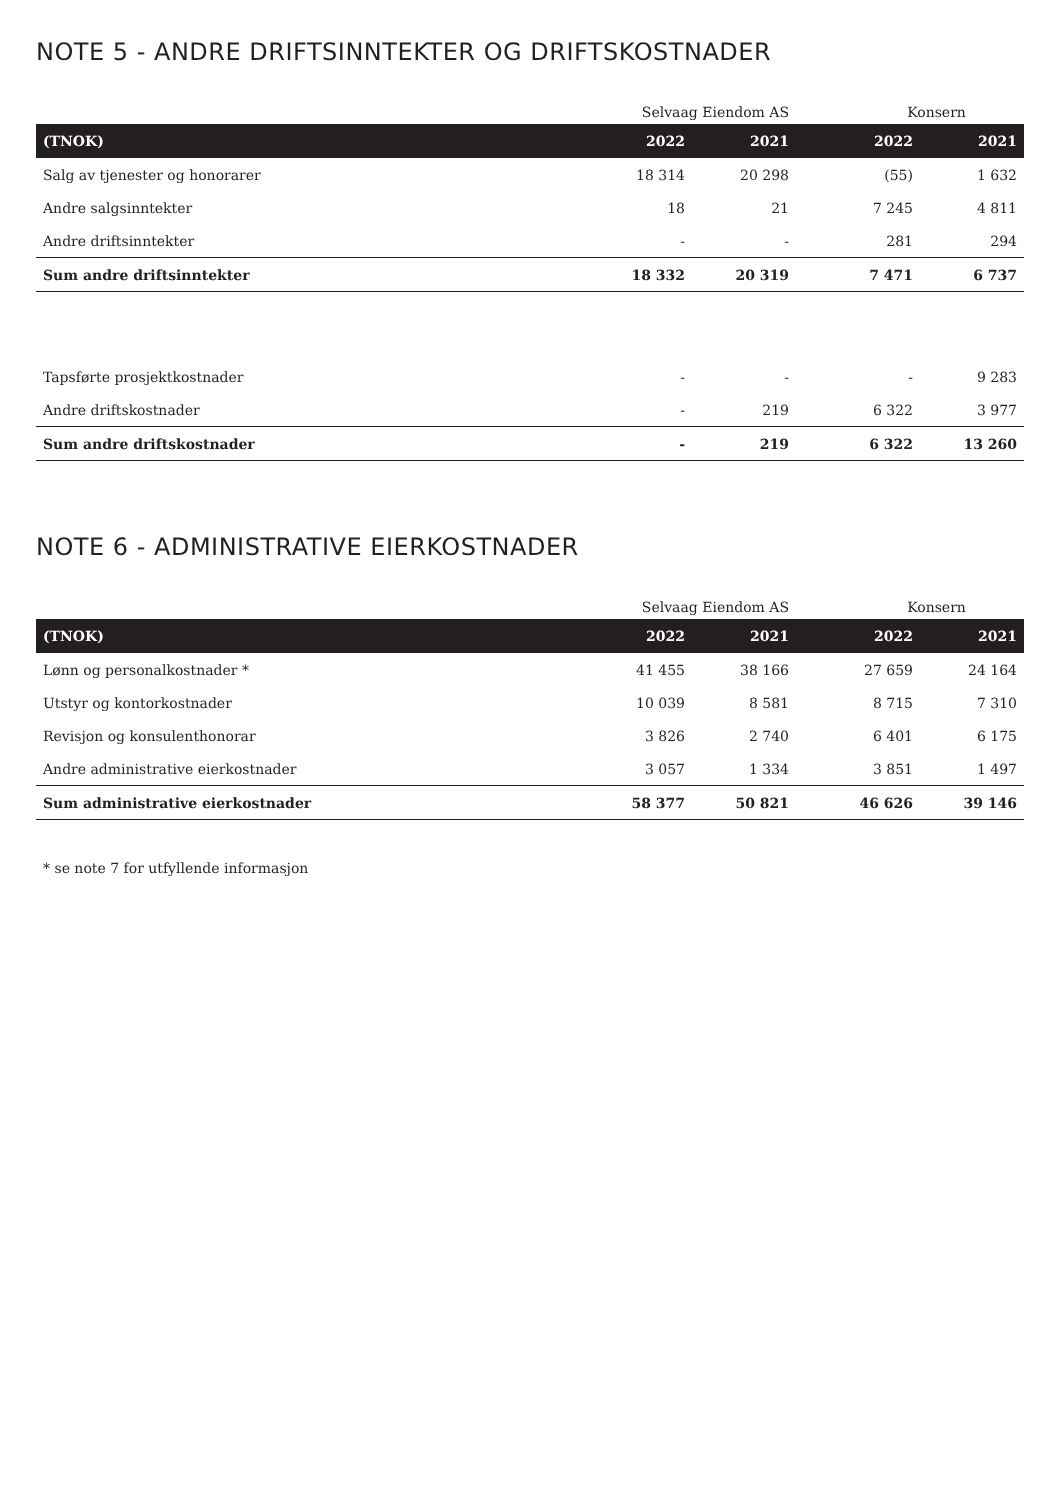NOTE 5 - ANDRE DRIFTSINNTEKTER OG DRIFTSKOSTNADER
| | Selvaag Eiendom AS | | Konsern | |
| (TNOK) | 2022 | 2021 | 2022 | 2021 |
| Salg av tjenester og honorarer | 18 314 | 20 298 | (55) | 1 632 |
| Andre salgsinntekter | 18 | 21 | 7 245 | 4 811 |
| Andre driftsinntekter | - | - | 281 | 294 |
| Sum andre driftsinntekter | 18 332 | 20 319 | 7 471 | 6 737 |
| Tapsførte prosjektkostnader | - | - | - | 9 283 |
| Andre driftskostnader | - | 219 | 6 322 | 3 977 |
| Sum andre driftskostnader | - | 219 | 6 322 | 13 260 |
NOTE 6 - ADMINISTRATIVE EIERKOSTNADER
| | Selvaag Eiendom AS | | Konsern | |
| (TNOK) | 2022 | 2021 | 2022 | 2021 |
| Lønn og personalkostnader * | 41 455 | 38 166 | 27 659 | 24 164 |
| Utstyr og kontorkostnader | 10 039 | 8 581 | 8 715 | 7 310 |
| Revisjon og konsulenthonorar | 3 826 | 2 740 | 6 401 | 6 175 |
| Andre administrative eierkostnader | 3 057 | 1 334 | 3 851 | 1 497 |
| Sum administrative eierkostnader | 58 377 | 50 821 | 46 626 | 39 146 |
* se note 7 for utfyllende informasjon